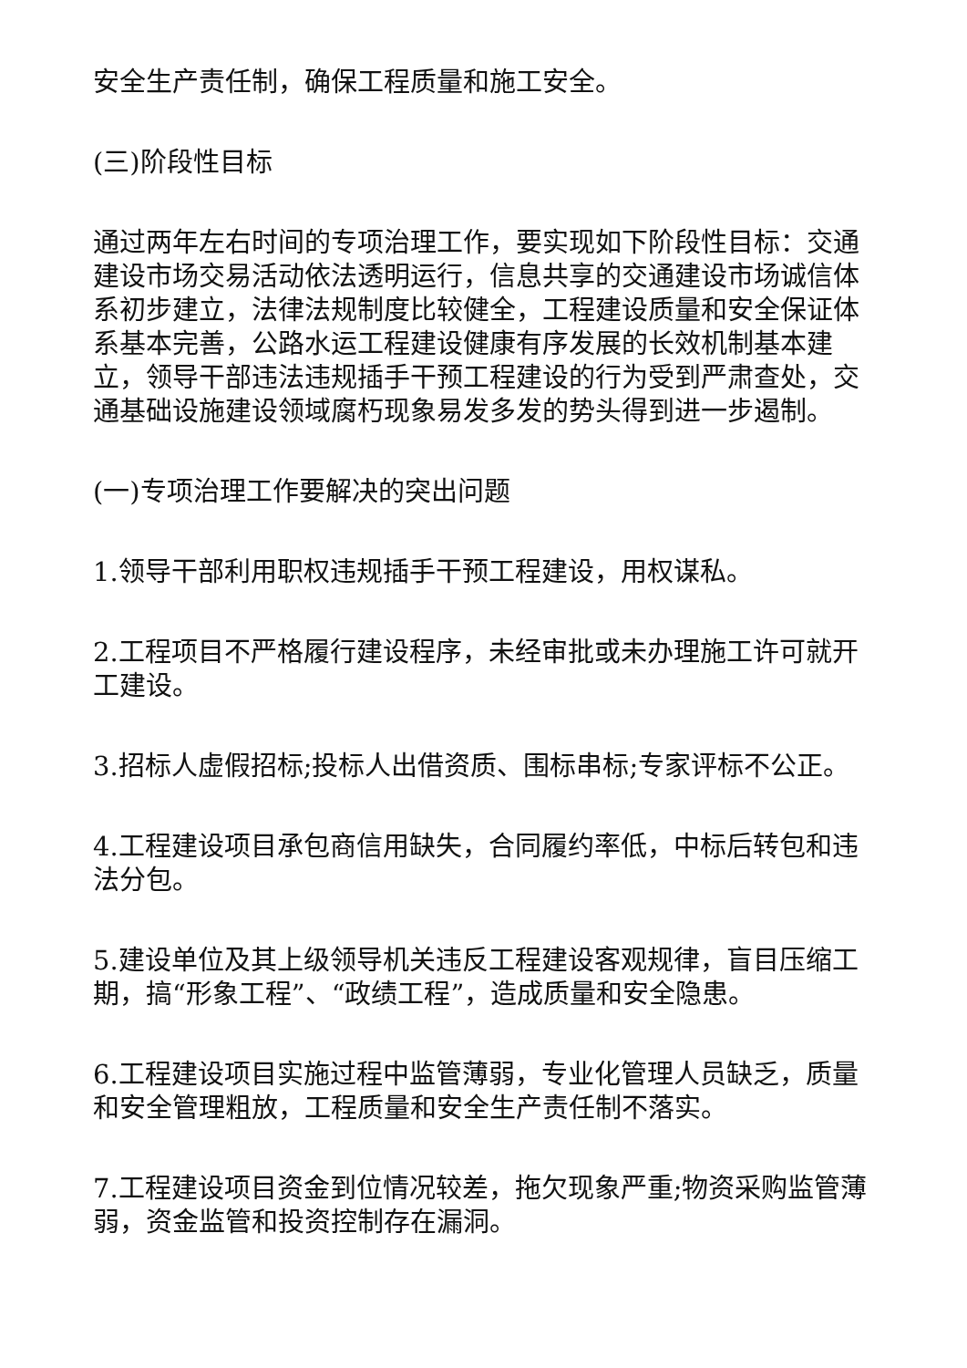安全生产责任制，确保工程质量和施工安全。
(三)阶段性目标
通过两年左右时间的专项治理工作，要实现如下阶段性目标：交通建设市场交易活动依法透明运行，信息共享的交通建设市场诚信体系初步建立，法律法规制度比较健全，工程建设质量和安全保证体系基本完善，公路水运工程建设健康有序发展的长效机制基本建立，领导干部违法违规插手干预工程建设的行为受到严肃查处，交通基础设施建设领域腐朽现象易发多发的势头得到进一步遏制。
(一)专项治理工作要解决的突出问题
1.领导干部利用职权违规插手干预工程建设，用权谋私。
2.工程项目不严格履行建设程序，未经审批或未办理施工许可就开工建设。
3.招标人虚假招标;投标人出借资质、围标串标;专家评标不公正。
4.工程建设项目承包商信用缺失，合同履约率低，中标后转包和违法分包。
5.建设单位及其上级领导机关违反工程建设客观规律，盲目压缩工期，搞“形象工程”、“政绩工程”，造成质量和安全隐患。
6.工程建设项目实施过程中监管薄弱，专业化管理人员缺乏，质量和安全管理粗放，工程质量和安全生产责任制不落实。
7.工程建设项目资金到位情况较差，拖欠现象严重;物资采购监管薄弱，资金监管和投资控制存在漏洞。